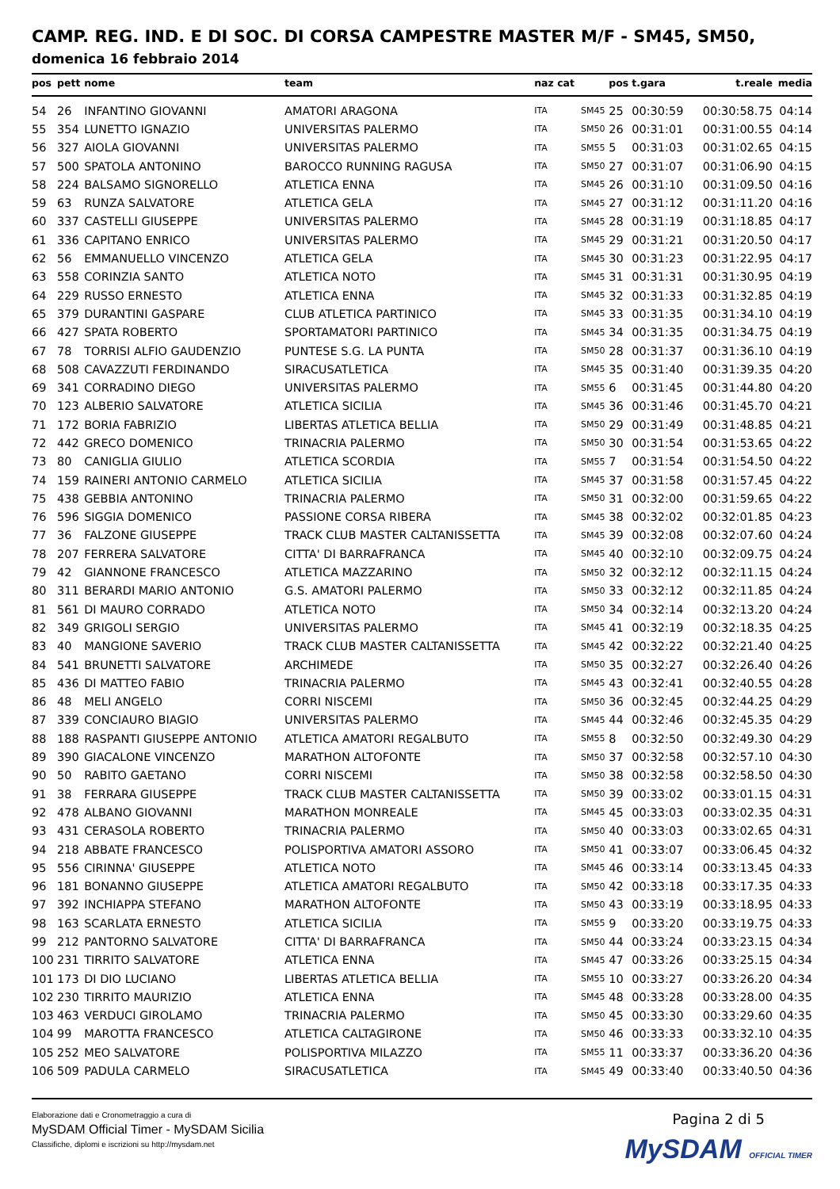CAMP. REG. IND. E DI SOC. DI CORSA CAMPESTRE MASTER M/F - SM45, SM50,
domenica 16 febbraio 2014
| pos | pett | nome | team | naz cat | | pos | t.gara | t.reale | media |
| --- | --- | --- | --- | --- | --- | --- | --- | --- | --- |
| 54 | 26 | INFANTINO GIOVANNI | AMATORI ARAGONA | ITA | SM45 | 25 | 00:30:59 | 00:30:58.75 | 04:14 |
| 55 | 354 | LUNETTO IGNAZIO | UNIVERSITAS PALERMO | ITA | SM50 | 26 | 00:31:01 | 00:31:00.55 | 04:14 |
| 56 | 327 | AIOLA GIOVANNI | UNIVERSITAS PALERMO | ITA | SM55 | 5 | 00:31:03 | 00:31:02.65 | 04:15 |
| 57 | 500 | SPATOLA ANTONINO | BAROCCO RUNNING RAGUSA | ITA | SM50 | 27 | 00:31:07 | 00:31:06.90 | 04:15 |
| 58 | 224 | BALSAMO SIGNORELLO | ATLETICA ENNA | ITA | SM45 | 26 | 00:31:10 | 00:31:09.50 | 04:16 |
| 59 | 63 | RUNZA SALVATORE | ATLETICA GELA | ITA | SM45 | 27 | 00:31:12 | 00:31:11.20 | 04:16 |
| 60 | 337 | CASTELLI GIUSEPPE | UNIVERSITAS PALERMO | ITA | SM45 | 28 | 00:31:19 | 00:31:18.85 | 04:17 |
| 61 | 336 | CAPITANO ENRICO | UNIVERSITAS PALERMO | ITA | SM45 | 29 | 00:31:21 | 00:31:20.50 | 04:17 |
| 62 | 56 | EMMANUELLO VINCENZO | ATLETICA GELA | ITA | SM45 | 30 | 00:31:23 | 00:31:22.95 | 04:17 |
| 63 | 558 | CORINZIA SANTO | ATLETICA NOTO | ITA | SM45 | 31 | 00:31:31 | 00:31:30.95 | 04:19 |
| 64 | 229 | RUSSO ERNESTO | ATLETICA ENNA | ITA | SM45 | 32 | 00:31:33 | 00:31:32.85 | 04:19 |
| 65 | 379 | DURANTINI GASPARE | CLUB ATLETICA PARTINICO | ITA | SM45 | 33 | 00:31:35 | 00:31:34.10 | 04:19 |
| 66 | 427 | SPATA ROBERTO | SPORTAMATORI PARTINICO | ITA | SM45 | 34 | 00:31:35 | 00:31:34.75 | 04:19 |
| 67 | 78 | TORRISI ALFIO GAUDENZIO | PUNTESE S.G. LA PUNTA | ITA | SM50 | 28 | 00:31:37 | 00:31:36.10 | 04:19 |
| 68 | 508 | CAVAZZUTI FERDINANDO | SIRACUSATLETICA | ITA | SM45 | 35 | 00:31:40 | 00:31:39.35 | 04:20 |
| 69 | 341 | CORRADINO DIEGO | UNIVERSITAS PALERMO | ITA | SM55 | 6 | 00:31:45 | 00:31:44.80 | 04:20 |
| 70 | 123 | ALBERIO SALVATORE | ATLETICA SICILIA | ITA | SM45 | 36 | 00:31:46 | 00:31:45.70 | 04:21 |
| 71 | 172 | BORIA FABRIZIO | LIBERTAS ATLETICA BELLIA | ITA | SM50 | 29 | 00:31:49 | 00:31:48.85 | 04:21 |
| 72 | 442 | GRECO DOMENICO | TRINACRIA PALERMO | ITA | SM50 | 30 | 00:31:54 | 00:31:53.65 | 04:22 |
| 73 | 80 | CANIGLIA GIULIO | ATLETICA SCORDIA | ITA | SM55 | 7 | 00:31:54 | 00:31:54.50 | 04:22 |
| 74 | 159 | RAINERI ANTONIO CARMELO | ATLETICA SICILIA | ITA | SM45 | 37 | 00:31:58 | 00:31:57.45 | 04:22 |
| 75 | 438 | GEBBIA ANTONINO | TRINACRIA PALERMO | ITA | SM50 | 31 | 00:32:00 | 00:31:59.65 | 04:22 |
| 76 | 596 | SIGGIA DOMENICO | PASSIONE CORSA RIBERA | ITA | SM45 | 38 | 00:32:02 | 00:32:01.85 | 04:23 |
| 77 | 36 | FALZONE GIUSEPPE | TRACK CLUB MASTER CALTANISSETTA | ITA | SM45 | 39 | 00:32:08 | 00:32:07.60 | 04:24 |
| 78 | 207 | FERRERA SALVATORE | CITTA' DI BARRAFRANCA | ITA | SM45 | 40 | 00:32:10 | 00:32:09.75 | 04:24 |
| 79 | 42 | GIANNONE FRANCESCO | ATLETICA MAZZARINO | ITA | SM50 | 32 | 00:32:12 | 00:32:11.15 | 04:24 |
| 80 | 311 | BERARDI MARIO ANTONIO | G.S. AMATORI PALERMO | ITA | SM50 | 33 | 00:32:12 | 00:32:11.85 | 04:24 |
| 81 | 561 | DI MAURO CORRADO | ATLETICA NOTO | ITA | SM50 | 34 | 00:32:14 | 00:32:13.20 | 04:24 |
| 82 | 349 | GRIGOLI SERGIO | UNIVERSITAS PALERMO | ITA | SM45 | 41 | 00:32:19 | 00:32:18.35 | 04:25 |
| 83 | 40 | MANGIONE SAVERIO | TRACK CLUB MASTER CALTANISSETTA | ITA | SM45 | 42 | 00:32:22 | 00:32:21.40 | 04:25 |
| 84 | 541 | BRUNETTI SALVATORE | ARCHIMEDE | ITA | SM50 | 35 | 00:32:27 | 00:32:26.40 | 04:26 |
| 85 | 436 | DI MATTEO FABIO | TRINACRIA PALERMO | ITA | SM45 | 43 | 00:32:41 | 00:32:40.55 | 04:28 |
| 86 | 48 | MELI ANGELO | CORRI NISCEMI | ITA | SM50 | 36 | 00:32:45 | 00:32:44.25 | 04:29 |
| 87 | 339 | CONCIAURO BIAGIO | UNIVERSITAS PALERMO | ITA | SM45 | 44 | 00:32:46 | 00:32:45.35 | 04:29 |
| 88 | 188 | RASPANTI GIUSEPPE ANTONIO | ATLETICA AMATORI REGALBUTO | ITA | SM55 | 8 | 00:32:50 | 00:32:49.30 | 04:29 |
| 89 | 390 | GIACALONE VINCENZO | MARATHON ALTOFONTE | ITA | SM50 | 37 | 00:32:58 | 00:32:57.10 | 04:30 |
| 90 | 50 | RABITO GAETANO | CORRI NISCEMI | ITA | SM50 | 38 | 00:32:58 | 00:32:58.50 | 04:30 |
| 91 | 38 | FERRARA GIUSEPPE | TRACK CLUB MASTER CALTANISSETTA | ITA | SM50 | 39 | 00:33:02 | 00:33:01.15 | 04:31 |
| 92 | 478 | ALBANO GIOVANNI | MARATHON MONREALE | ITA | SM45 | 45 | 00:33:03 | 00:33:02.35 | 04:31 |
| 93 | 431 | CERASOLA ROBERTO | TRINACRIA PALERMO | ITA | SM50 | 40 | 00:33:03 | 00:33:02.65 | 04:31 |
| 94 | 218 | ABBATE FRANCESCO | POLISPORTIVA AMATORI ASSORO | ITA | SM50 | 41 | 00:33:07 | 00:33:06.45 | 04:32 |
| 95 | 556 | CIRINNA' GIUSEPPE | ATLETICA NOTO | ITA | SM45 | 46 | 00:33:14 | 00:33:13.45 | 04:33 |
| 96 | 181 | BONANNO GIUSEPPE | ATLETICA AMATORI REGALBUTO | ITA | SM50 | 42 | 00:33:18 | 00:33:17.35 | 04:33 |
| 97 | 392 | INCHIAPPA STEFANO | MARATHON ALTOFONTE | ITA | SM50 | 43 | 00:33:19 | 00:33:18.95 | 04:33 |
| 98 | 163 | SCARLATA ERNESTO | ATLETICA SICILIA | ITA | SM55 | 9 | 00:33:20 | 00:33:19.75 | 04:33 |
| 99 | 212 | PANTORNO SALVATORE | CITTA' DI BARRAFRANCA | ITA | SM50 | 44 | 00:33:24 | 00:33:23.15 | 04:34 |
| 100 | 231 | TIRRITO SALVATORE | ATLETICA ENNA | ITA | SM45 | 47 | 00:33:26 | 00:33:25.15 | 04:34 |
| 101 | 173 | DI DIO LUCIANO | LIBERTAS ATLETICA BELLIA | ITA | SM55 | 10 | 00:33:27 | 00:33:26.20 | 04:34 |
| 102 | 230 | TIRRITO MAURIZIO | ATLETICA ENNA | ITA | SM45 | 48 | 00:33:28 | 00:33:28.00 | 04:35 |
| 103 | 463 | VERDUCI GIROLAMO | TRINACRIA PALERMO | ITA | SM50 | 45 | 00:33:30 | 00:33:29.60 | 04:35 |
| 104 | 99 | MAROTTA FRANCESCO | ATLETICA CALTAGIRONE | ITA | SM50 | 46 | 00:33:33 | 00:33:32.10 | 04:35 |
| 105 | 252 | MEO SALVATORE | POLISPORTIVA MILAZZO | ITA | SM55 | 11 | 00:33:37 | 00:33:36.20 | 04:36 |
| 106 | 509 | PADULA CARMELO | SIRACUSATLETICA | ITA | SM45 | 49 | 00:33:40 | 00:33:40.50 | 04:36 |
Elaborazione dati e Cronometraggio a cura di
MySDAM Official Timer - MySDAM Sicilia
Classifiche, diplomi e iscrizioni su http://mysdam.net
Pagina 2 di 5
MySDAM OFFICIAL TIMER